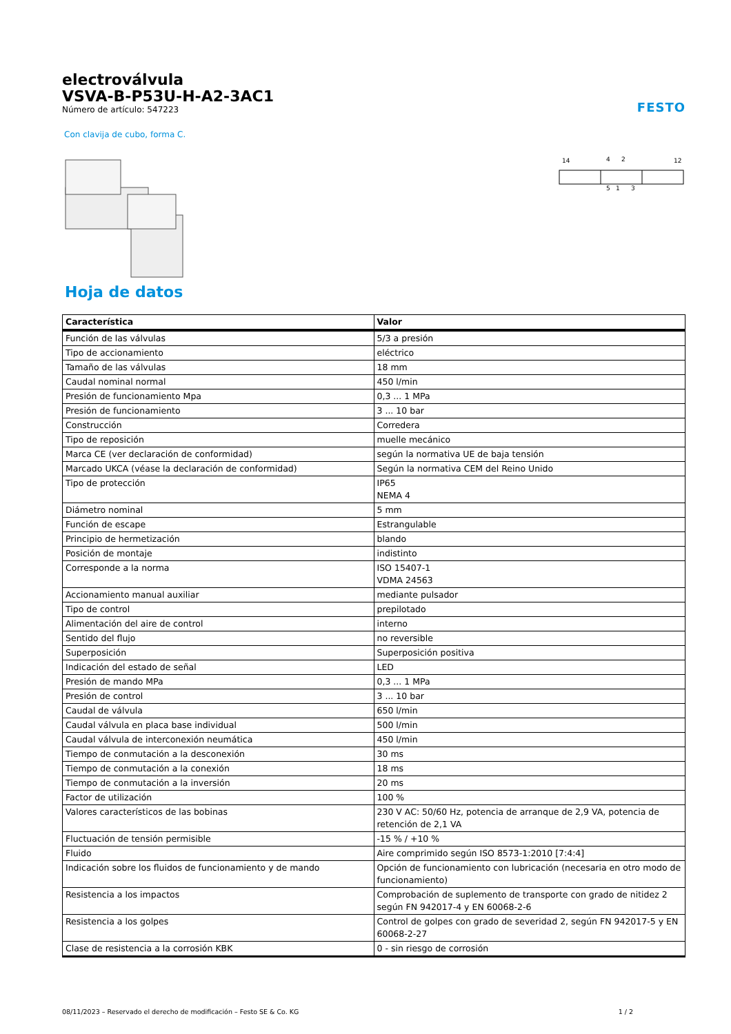electroválvula
VSVA-B-P53U-H-A2-3AC1
Número de artículo: 547223
FESTO
Con clavija de cubo, forma C.
14
4
2
12
5
1
3
Hoja de datos
| Característica | Valor |
| --- | --- |
| Función de las válvulas | 5/3 a presión |
| Tipo de accionamiento | eléctrico |
| Tamaño de las válvulas | 18 mm |
| Caudal nominal normal | 450 l/min |
| Presión de funcionamiento Mpa | 0,3 ... 1 MPa |
| Presión de funcionamiento | 3 ... 10 bar |
| Construcción | Corredera |
| Tipo de reposición | muelle mecánico |
| Marca CE (ver declaración de conformidad) | según la normativa UE de baja tensión |
| Marcado UKCA (véase la declaración de conformidad) | Según la normativa CEM del Reino Unido |
| Tipo de protección | IP65 NEMA 4 |
| Diámetro nominal | 5 mm |
| Función de escape | Estrangulable |
| Principio de hermetización | blando |
| Posición de montaje | indistinto |
| Corresponde a la norma | ISO 15407-1 VDMA 24563 |
| Accionamiento manual auxiliar | mediante pulsador |
| Tipo de control | prepilotado |
| Alimentación del aire de control | interno |
| Sentido del flujo | no reversible |
| Superposición | Superposición positiva |
| Indicación del estado de señal | LED |
| Presión de mando MPa | 0,3 ... 1 MPa |
| Presión de control | 3 ... 10 bar |
| Caudal de válvula | 650 l/min |
| Caudal válvula en placa base individual | 500 l/min |
| Caudal válvula de interconexión neumática | 450 l/min |
| Tiempo de conmutación a la desconexión | 30 ms |
| Tiempo de conmutación a la conexión | 18 ms |
| Tiempo de conmutación a la inversión | 20 ms |
| Factor de utilización | 100 % |
| Valores característicos de las bobinas | 230 V AC: 50/60 Hz, potencia de arranque de 2,9 VA, potencia de retención de 2,1 VA |
| Fluctuación de tensión permisible | -15 % / +10 % |
| Fluido | Aire comprimido según ISO 8573-1:2010 [7:4:4] |
| Indicación sobre los fluidos de funcionamiento y de mando | Opción de funcionamiento con lubricación (necesaria en otro modo de funcionamiento) |
| Resistencia a los impactos | Comprobación de suplemento de transporte con grado de nitidez 2 según FN 942017-4 y EN 60068-2-6 |
| Resistencia a los golpes | Control de golpes con grado de severidad 2, según FN 942017-5 y EN 60068-2-27 |
| Clase de resistencia a la corrosión KBK | 0 - sin riesgo de corrosión |
08/11/2023 – Reservado el derecho de modificación – Festo SE & Co. KG 1 / 2